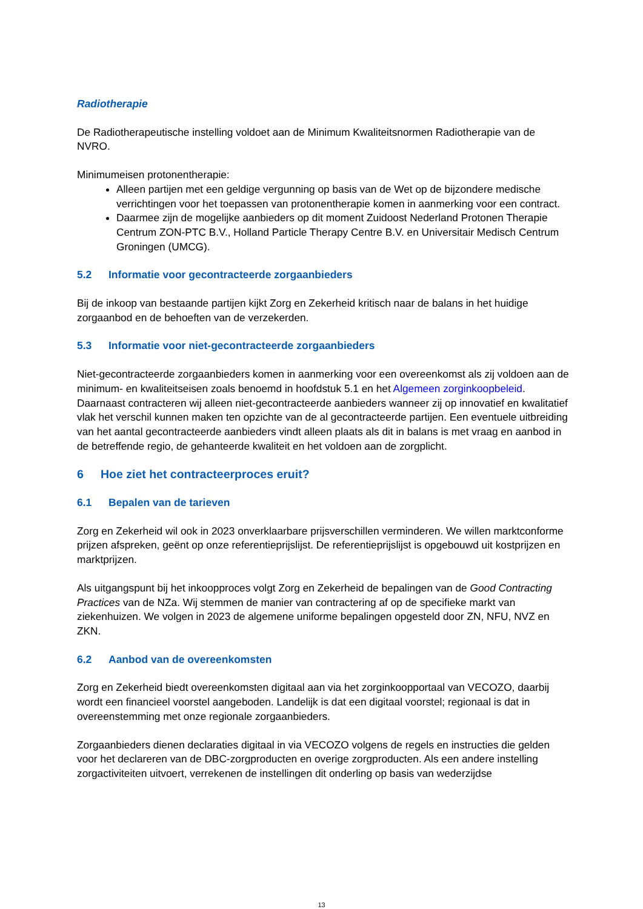Radiotherapie
De Radiotherapeutische instelling voldoet aan de Minimum Kwaliteitsnormen Radiotherapie van de NVRO.
Minimumeisen protonentherapie:
Alleen partijen met een geldige vergunning op basis van de Wet op de bijzondere medische verrichtingen voor het toepassen van protonentherapie komen in aanmerking voor een contract.
Daarmee zijn de mogelijke aanbieders op dit moment Zuidoost Nederland Protonen Therapie Centrum ZON-PTC B.V., Holland Particle Therapy Centre B.V. en Universitair Medisch Centrum Groningen (UMCG).
5.2 Informatie voor gecontracteerde zorgaanbieders
Bij de inkoop van bestaande partijen kijkt Zorg en Zekerheid kritisch naar de balans in het huidige zorgaanbod en de behoeften van de verzekerden.
5.3 Informatie voor niet-gecontracteerde zorgaanbieders
Niet-gecontracteerde zorgaanbieders komen in aanmerking voor een overeenkomst als zij voldoen aan de minimum- en kwaliteitseisen zoals benoemd in hoofdstuk 5.1 en het Algemeen zorginkoopbeleid. Daarnaast contracteren wij alleen niet-gecontracteerde aanbieders wanneer zij op innovatief en kwalitatief vlak het verschil kunnen maken ten opzichte van de al gecontracteerde partijen. Een eventuele uitbreiding van het aantal gecontracteerde aanbieders vindt alleen plaats als dit in balans is met vraag en aanbod in de betreffende regio, de gehanteerde kwaliteit en het voldoen aan de zorgplicht.
6 Hoe ziet het contracteerproces eruit?
6.1 Bepalen van de tarieven
Zorg en Zekerheid wil ook in 2023 onverklaarbare prijsverschillen verminderen. We willen marktconforme prijzen afspreken, geënt op onze referentieprijslijst. De referentieprijslijst is opgebouwd uit kostprijzen en marktprijzen.
Als uitgangspunt bij het inkoopproces volgt Zorg en Zekerheid de bepalingen van de Good Contracting Practices van de NZa. Wij stemmen de manier van contractering af op de specifieke markt van ziekenhuizen. We volgen in 2023 de algemene uniforme bepalingen opgesteld door ZN, NFU, NVZ en ZKN.
6.2 Aanbod van de overeenkomsten
Zorg en Zekerheid biedt overeenkomsten digitaal aan via het zorginkoopportaal van VECOZO, daarbij wordt een financieel voorstel aangeboden. Landelijk is dat een digitaal voorstel; regionaal is dat in overeenstemming met onze regionale zorgaanbieders.
Zorgaanbieders dienen declaraties digitaal in via VECOZO volgens de regels en instructies die gelden voor het declareren van de DBC-zorgproducten en overige zorgproducten. Als een andere instelling zorgactiviteiten uitvoert, verrekenen de instellingen dit onderling op basis van wederzijdse
13